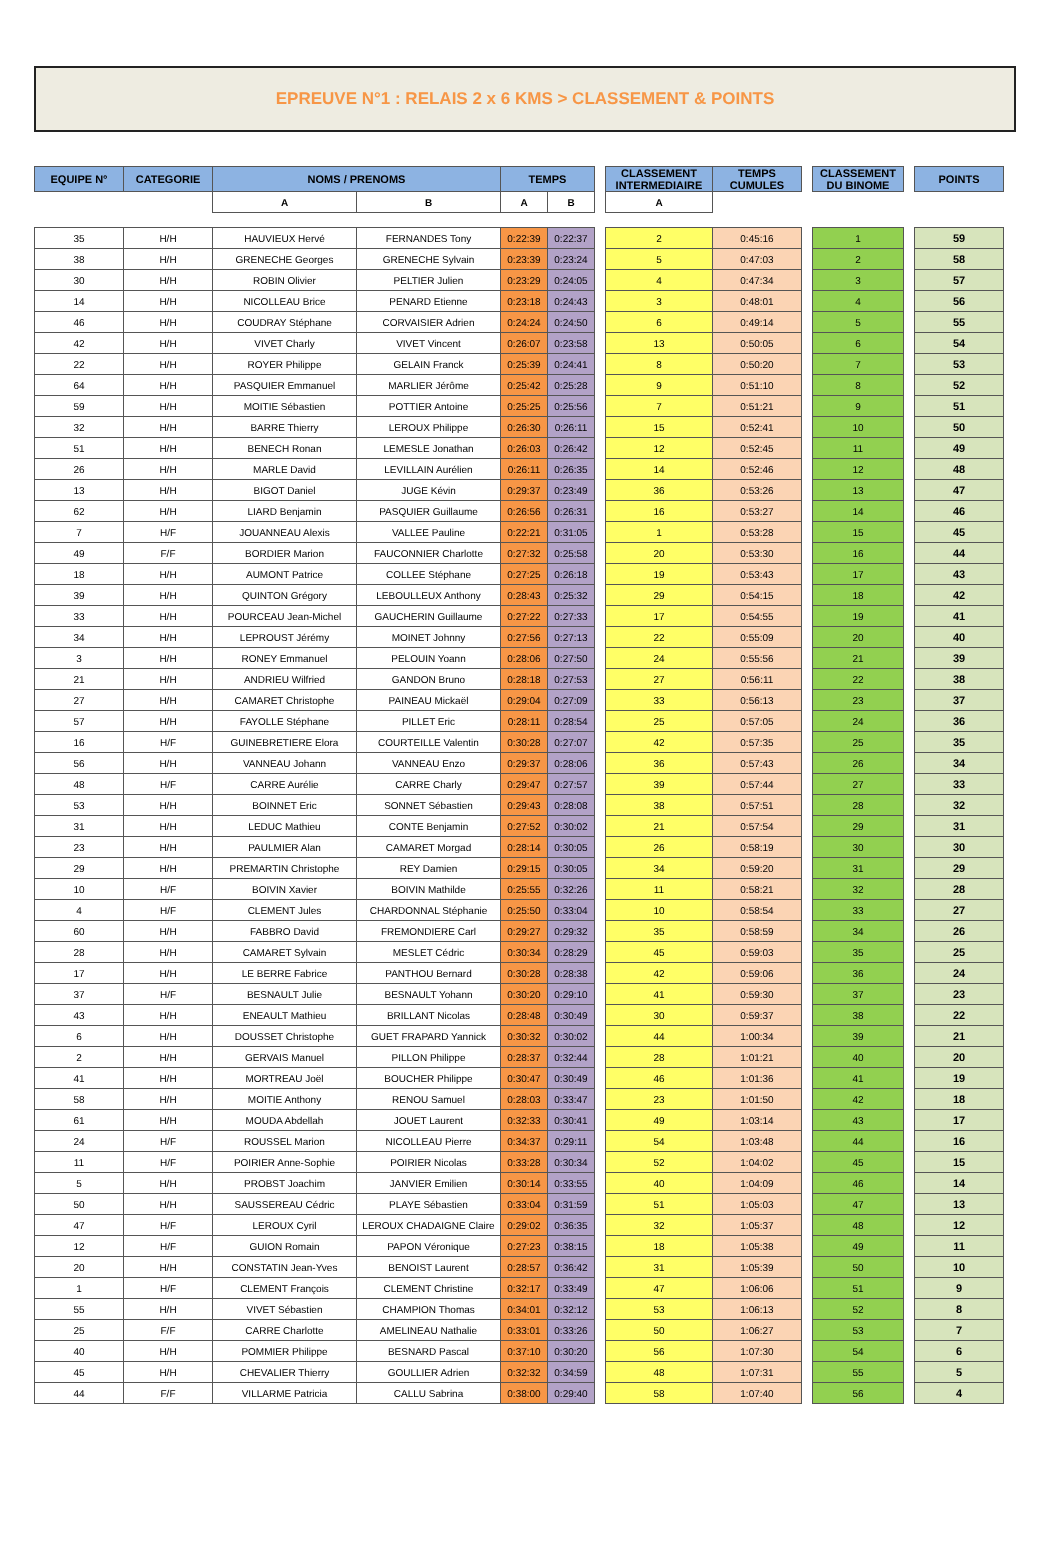EPREUVE N°1 : RELAIS 2 x 6 KMS > CLASSEMENT & POINTS
| EQUIPE N° | CATEGORIE | NOMS / PRENOMS | | TEMPS | | | CLASSEMENT INTERMEDIAIRE | TEMPS CUMULES | | CLASSEMENT DU BINOME | | POINTS |
| --- | --- | --- | --- | --- | --- | --- | --- | --- | --- | --- | --- | --- |
| | | A | B | A | B | | A | | | | | |
| 35 | H/H | HAUVIEUX Hervé | FERNANDES Tony | 0:22:39 | 0:22:37 | | 2 | 0:45:16 | | 1 | | 59 |
| 38 | H/H | GRENECHE Georges | GRENECHE Sylvain | 0:23:39 | 0:23:24 | | 5 | 0:47:03 | | 2 | | 58 |
| 30 | H/H | ROBIN Olivier | PELTIER Julien | 0:23:29 | 0:24:05 | | 4 | 0:47:34 | | 3 | | 57 |
| 14 | H/H | NICOLLEAU Brice | PENARD Etienne | 0:23:18 | 0:24:43 | | 3 | 0:48:01 | | 4 | | 56 |
| 46 | H/H | COUDRAY Stéphane | CORVAISIER Adrien | 0:24:24 | 0:24:50 | | 6 | 0:49:14 | | 5 | | 55 |
| 42 | H/H | VIVET Charly | VIVET Vincent | 0:26:07 | 0:23:58 | | 13 | 0:50:05 | | 6 | | 54 |
| 22 | H/H | ROYER Philippe | GELAIN Franck | 0:25:39 | 0:24:41 | | 8 | 0:50:20 | | 7 | | 53 |
| 64 | H/H | PASQUIER Emmanuel | MARLIER Jérôme | 0:25:42 | 0:25:28 | | 9 | 0:51:10 | | 8 | | 52 |
| 59 | H/H | MOITIE Sébastien | POTTIER Antoine | 0:25:25 | 0:25:56 | | 7 | 0:51:21 | | 9 | | 51 |
| 32 | H/H | BARRE Thierry | LEROUX Philippe | 0:26:30 | 0:26:11 | | 15 | 0:52:41 | | 10 | | 50 |
| 51 | H/H | BENECH Ronan | LEMESLE Jonathan | 0:26:03 | 0:26:42 | | 12 | 0:52:45 | | 11 | | 49 |
| 26 | H/H | MARLE David | LEVILLAIN Aurélien | 0:26:11 | 0:26:35 | | 14 | 0:52:46 | | 12 | | 48 |
| 13 | H/H | BIGOT Daniel | JUGE Kévin | 0:29:37 | 0:23:49 | | 36 | 0:53:26 | | 13 | | 47 |
| 62 | H/H | LIARD Benjamin | PASQUIER Guillaume | 0:26:56 | 0:26:31 | | 16 | 0:53:27 | | 14 | | 46 |
| 7 | H/F | JOUANNEAU Alexis | VALLEE Pauline | 0:22:21 | 0:31:05 | | 1 | 0:53:28 | | 15 | | 45 |
| 49 | F/F | BORDIER Marion | FAUCONNIER Charlotte | 0:27:32 | 0:25:58 | | 20 | 0:53:30 | | 16 | | 44 |
| 18 | H/H | AUMONT Patrice | COLLEE Stéphane | 0:27:25 | 0:26:18 | | 19 | 0:53:43 | | 17 | | 43 |
| 39 | H/H | QUINTON Grégory | LEBOULLEUX Anthony | 0:28:43 | 0:25:32 | | 29 | 0:54:15 | | 18 | | 42 |
| 33 | H/H | POURCEAU Jean-Michel | GAUCHERIN Guillaume | 0:27:22 | 0:27:33 | | 17 | 0:54:55 | | 19 | | 41 |
| 34 | H/H | LEPROUST Jérémy | MOINET Johnny | 0:27:56 | 0:27:13 | | 22 | 0:55:09 | | 20 | | 40 |
| 3 | H/H | RONEY Emmanuel | PELOUIN Yoann | 0:28:06 | 0:27:50 | | 24 | 0:55:56 | | 21 | | 39 |
| 21 | H/H | ANDRIEU Wilfried | GANDON Bruno | 0:28:18 | 0:27:53 | | 27 | 0:56:11 | | 22 | | 38 |
| 27 | H/H | CAMARET Christophe | PAINEAU Mickaël | 0:29:04 | 0:27:09 | | 33 | 0:56:13 | | 23 | | 37 |
| 57 | H/H | FAYOLLE Stéphane | PILLET Eric | 0:28:11 | 0:28:54 | | 25 | 0:57:05 | | 24 | | 36 |
| 16 | H/F | GUINEBRETIERE Elora | COURTEILLE Valentin | 0:30:28 | 0:27:07 | | 42 | 0:57:35 | | 25 | | 35 |
| 56 | H/H | VANNEAU Johann | VANNEAU Enzo | 0:29:37 | 0:28:06 | | 36 | 0:57:43 | | 26 | | 34 |
| 48 | H/F | CARRE Aurélie | CARRE Charly | 0:29:47 | 0:27:57 | | 39 | 0:57:44 | | 27 | | 33 |
| 53 | H/H | BOINNET Eric | SONNET Sébastien | 0:29:43 | 0:28:08 | | 38 | 0:57:51 | | 28 | | 32 |
| 31 | H/H | LEDUC Mathieu | CONTE Benjamin | 0:27:52 | 0:30:02 | | 21 | 0:57:54 | | 29 | | 31 |
| 23 | H/H | PAULMIER Alan | CAMARET Morgad | 0:28:14 | 0:30:05 | | 26 | 0:58:19 | | 30 | | 30 |
| 29 | H/H | PREMARTIN Christophe | REY Damien | 0:29:15 | 0:30:05 | | 34 | 0:59:20 | | 31 | | 29 |
| 10 | H/F | BOIVIN Xavier | BOIVIN Mathilde | 0:25:55 | 0:32:26 | | 11 | 0:58:21 | | 32 | | 28 |
| 4 | H/F | CLEMENT Jules | CHARDONNAL Stéphanie | 0:25:50 | 0:33:04 | | 10 | 0:58:54 | | 33 | | 27 |
| 60 | H/H | FABBRO David | FREMONDIERE Carl | 0:29:27 | 0:29:32 | | 35 | 0:58:59 | | 34 | | 26 |
| 28 | H/H | CAMARET Sylvain | MESLET Cédric | 0:30:34 | 0:28:29 | | 45 | 0:59:03 | | 35 | | 25 |
| 17 | H/H | LE BERRE Fabrice | PANTHOU Bernard | 0:30:28 | 0:28:38 | | 42 | 0:59:06 | | 36 | | 24 |
| 37 | H/F | BESNAULT Julie | BESNAULT Yohann | 0:30:20 | 0:29:10 | | 41 | 0:59:30 | | 37 | | 23 |
| 43 | H/H | ENEAULT Mathieu | BRILLANT Nicolas | 0:28:48 | 0:30:49 | | 30 | 0:59:37 | | 38 | | 22 |
| 6 | H/H | DOUSSET Christophe | GUET FRAPARD Yannick | 0:30:32 | 0:30:02 | | 44 | 1:00:34 | | 39 | | 21 |
| 2 | H/H | GERVAIS Manuel | PILLON Philippe | 0:28:37 | 0:32:44 | | 28 | 1:01:21 | | 40 | | 20 |
| 41 | H/H | MORTREAU Joël | BOUCHER Philippe | 0:30:47 | 0:30:49 | | 46 | 1:01:36 | | 41 | | 19 |
| 58 | H/H | MOITIE Anthony | RENOU Samuel | 0:28:03 | 0:33:47 | | 23 | 1:01:50 | | 42 | | 18 |
| 61 | H/H | MOUDA Abdellah | JOUET Laurent | 0:32:33 | 0:30:41 | | 49 | 1:03:14 | | 43 | | 17 |
| 24 | H/F | ROUSSEL Marion | NICOLLEAU Pierre | 0:34:37 | 0:29:11 | | 54 | 1:03:48 | | 44 | | 16 |
| 11 | H/F | POIRIER Anne-Sophie | POIRIER Nicolas | 0:33:28 | 0:30:34 | | 52 | 1:04:02 | | 45 | | 15 |
| 5 | H/H | PROBST Joachim | JANVIER Emilien | 0:30:14 | 0:33:55 | | 40 | 1:04:09 | | 46 | | 14 |
| 50 | H/H | SAUSSEREAU Cédric | PLAYE Sébastien | 0:33:04 | 0:31:59 | | 51 | 1:05:03 | | 47 | | 13 |
| 47 | H/F | LEROUX Cyril | LEROUX CHADAIGNE Claire | 0:29:02 | 0:36:35 | | 32 | 1:05:37 | | 48 | | 12 |
| 12 | H/F | GUION Romain | PAPON Véronique | 0:27:23 | 0:38:15 | | 18 | 1:05:38 | | 49 | | 11 |
| 20 | H/H | CONSTATIN Jean-Yves | BENOIST Laurent | 0:28:57 | 0:36:42 | | 31 | 1:05:39 | | 50 | | 10 |
| 1 | H/F | CLEMENT François | CLEMENT Christine | 0:32:17 | 0:33:49 | | 47 | 1:06:06 | | 51 | | 9 |
| 55 | H/H | VIVET Sébastien | CHAMPION Thomas | 0:34:01 | 0:32:12 | | 53 | 1:06:13 | | 52 | | 8 |
| 25 | F/F | CARRE Charlotte | AMELINEAU Nathalie | 0:33:01 | 0:33:26 | | 50 | 1:06:27 | | 53 | | 7 |
| 40 | H/H | POMMIER Philippe | BESNARD Pascal | 0:37:10 | 0:30:20 | | 56 | 1:07:30 | | 54 | | 6 |
| 45 | H/H | CHEVALIER Thierry | GOULLIER Adrien | 0:32:32 | 0:34:59 | | 48 | 1:07:31 | | 55 | | 5 |
| 44 | F/F | VILLARME Patricia | CALLU Sabrina | 0:38:00 | 0:29:40 | | 58 | 1:07:40 | | 56 | | 4 |